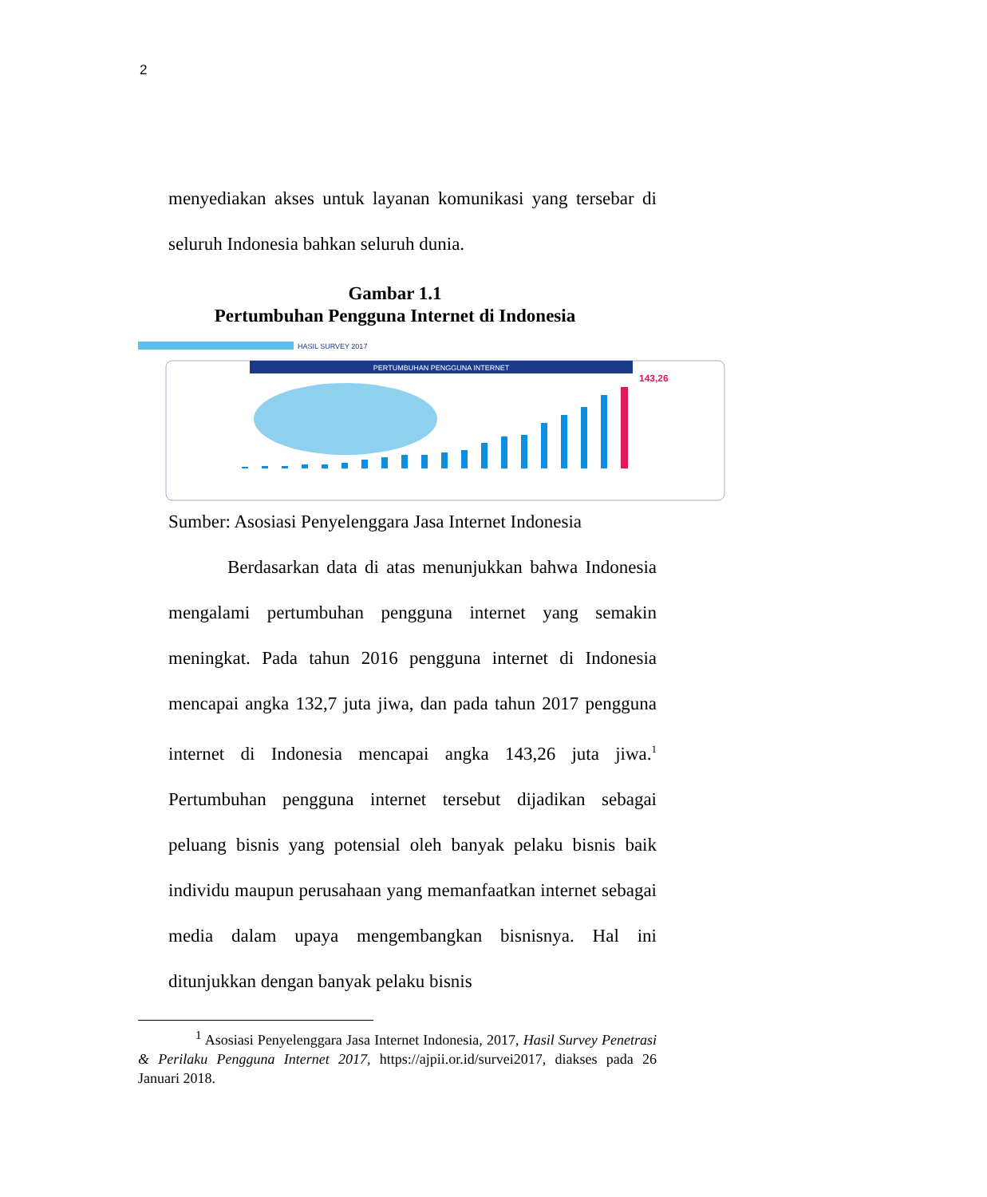2
menyediakan akses untuk layanan komunikasi yang tersebar di seluruh Indonesia bahkan seluruh dunia.
Gambar 1.1
Pertumbuhan Pengguna Internet di Indonesia
HASIL SURVEY 2017
PERTUMBUHAN PENGGUNA INTERNET
143,26
Sumber: Asosiasi Penyelenggara Jasa Internet Indonesia
Berdasarkan data di atas menunjukkan bahwa Indonesia mengalami pertumbuhan pengguna internet yang semakin meningkat. Pada tahun 2016 pengguna internet di Indonesia mencapai angka 132,7 juta jiwa, dan pada tahun 2017 pengguna internet di Indonesia mencapai angka 143,26 juta jiwa.<sup>1</sup> Pertumbuhan pengguna internet tersebut dijadikan sebagai peluang bisnis yang potensial oleh banyak pelaku bisnis baik individu maupun perusahaan yang memanfaatkan internet sebagai media dalam upaya mengembangkan bisnisnya. Hal ini ditunjukkan dengan banyak pelaku bisnis
<sup>1</sup> Asosiasi Penyelenggara Jasa Internet Indonesia, 2017, Hasil Survey Penetrasi & Perilaku Pengguna Internet 2017, https://ajpii.or.id/survei2017, diakses pada 26 Januari 2018.